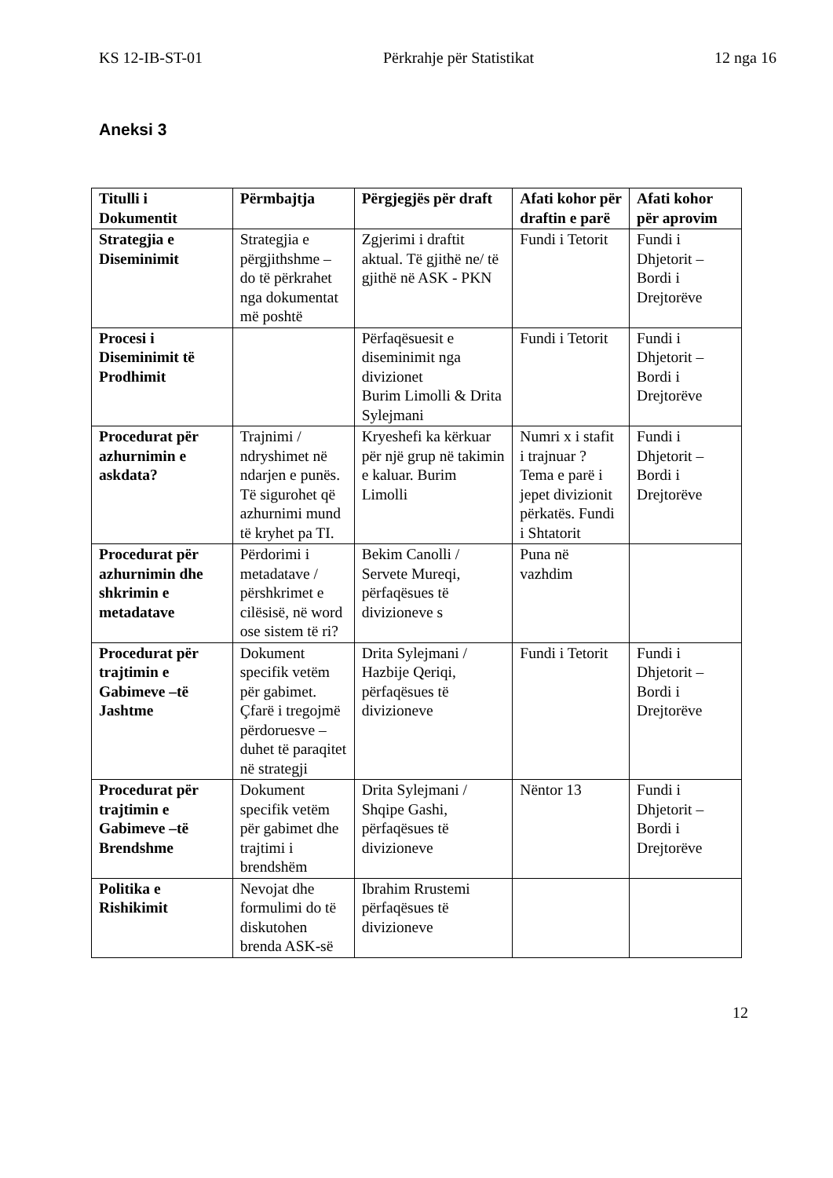KS 12-IB-ST-01 Përkrahje për Statistikat 12 nga 16
Aneksi 3
| Titulli i Dokumentit | Përmbajtja | Përgjegjës për draft | Afati kohor për draftin e parë | Afati kohor për aprovim |
| --- | --- | --- | --- | --- |
| Strategjia e Diseminimit | Strategjia e përgjithshme – do të përkrahet nga dokumentat më poshtë | Zgjerimi i draftit aktual. Të gjithë ne/ të gjithë në ASK - PKN | Fundi i Tetorit | Fundi i Dhjetorit – Bordi i Drejtorëve |
| Procesi i Diseminimit të Prodhimit | | Përfaqësuesit e diseminimit nga divizionet Burim Limolli & Drita Sylejmani | Fundi i Tetorit | Fundi i Dhjetorit – Bordi i Drejtorëve |
| Procedurat për azhurnimin e askdata? | Trajnimi / ndryshimet në ndarjen e punës. Të sigurohet që azhurnimi mund të kryhet pa TI. | Kryeshefi ka kërkuar për një grup në takimin e kaluar. Burim Limolli | Numri x i stafit i trajnuar ? Tema e parë i jepet divizionit përkatës. Fundi i Shtatorit | Fundi i Dhjetorit – Bordi i Drejtorëve |
| Procedurat për azhurnimin dhe shkrimin e metadatave | Përdorimi i metadatave / përshkrimet e cilësisë, në word ose sistem të ri? | Bekim Canolli / Servete Mureqi, përfaqësues të divizioneve s | Puna në vazhdim | |
| Procedurat për trajtimin e Gabimeve –të Jashtme | Dokument specifik vetëm për gabimet. Çfarë i tregojmë përdoruesve – duhet të paraqitet në strategji | Drita Sylejmani / Hazbije Qeriqi, përfaqësues të divizioneve | Fundi i Tetorit | Fundi i Dhjetorit – Bordi i Drejtorëve |
| Procedurat për trajtimin e Gabimeve –të Brendshme | Dokument specifik vetëm për gabimet dhe trajtimi i brendshëm | Drita Sylejmani / Shqipe Gashi, përfaqësues të divizioneve | Nëntor 13 | Fundi i Dhjetorit – Bordi i Drejtorëve |
| Politika e Rishikimit | Nevojat dhe formulimi do të diskutohen brenda ASK-së | Ibrahim Rrustemi përfaqësues të divizioneve | | |
12